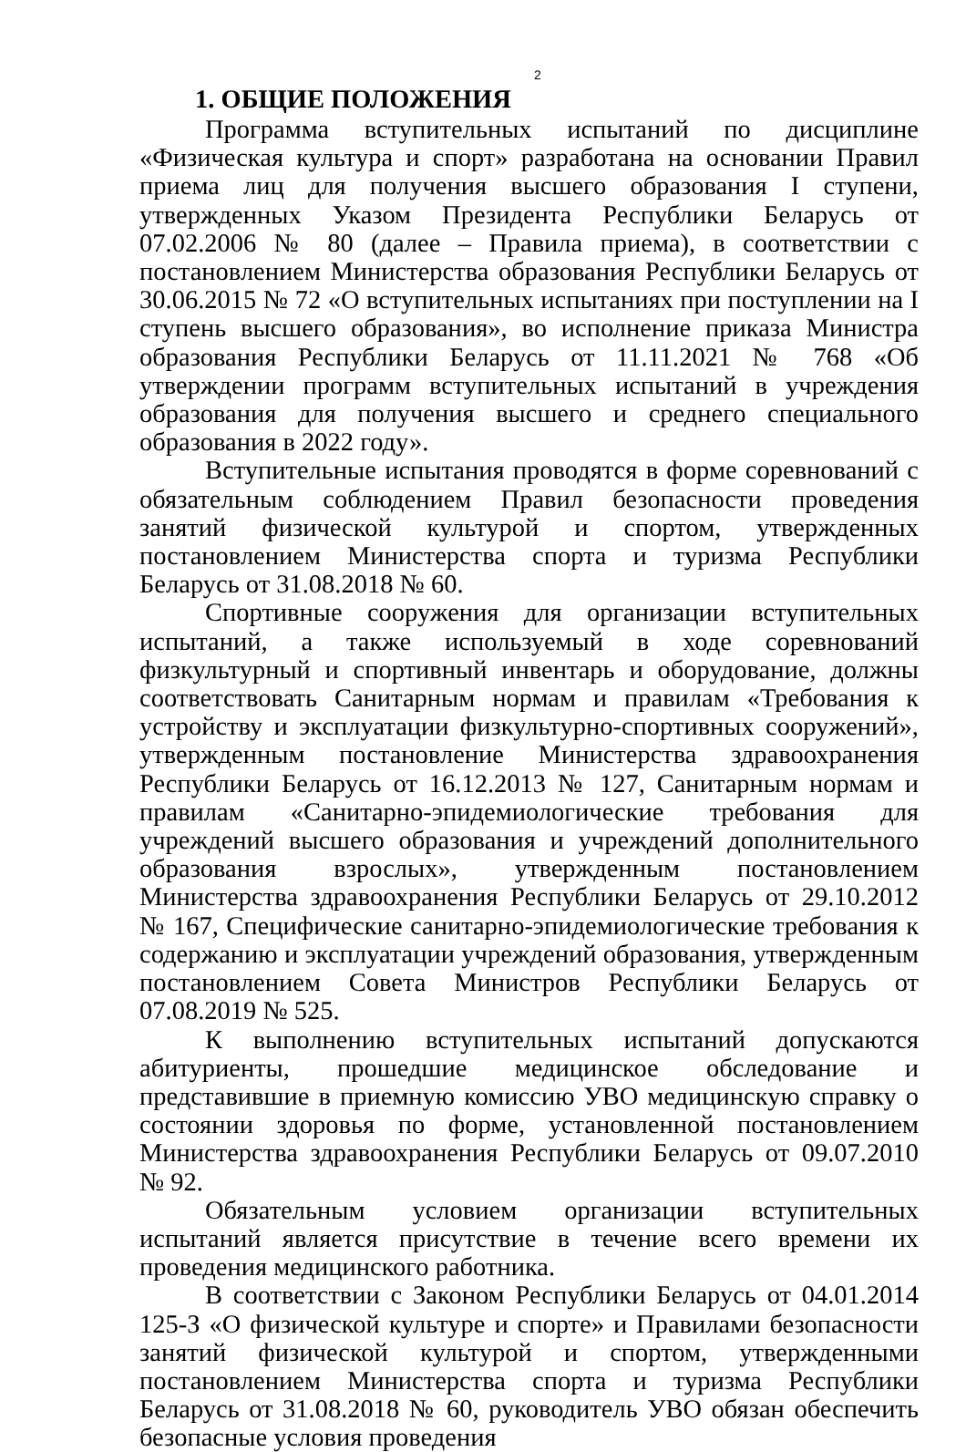2
1. ОБЩИЕ ПОЛОЖЕНИЯ
Программа вступительных испытаний по дисциплине «Физическая культура и спорт» разработана на основании Правил приема лиц для получения высшего образования I ступени, утвержденных Указом Президента Республики Беларусь от 07.02.2006 № 80 (далее – Правила приема), в соответствии с постановлением Министерства образования Республики Беларусь от 30.06.2015 № 72 «О вступительных испытаниях при поступлении на I ступень высшего образования», во исполнение приказа Министра образования Республики Беларусь от 11.11.2021 № 768 «Об утверждении программ вступительных испытаний в учреждения образования для получения высшего и среднего специального образования в 2022 году».
Вступительные испытания проводятся в форме соревнований с обязательным соблюдением Правил безопасности проведения занятий физической культурой и спортом, утвержденных постановлением Министерства спорта и туризма Республики Беларусь от 31.08.2018 № 60.
Спортивные сооружения для организации вступительных испытаний, а также используемый в ходе соревнований физкультурный и спортивный инвентарь и оборудование, должны соответствовать Санитарным нормам и правилам «Требования к устройству и эксплуатации физкультурно-спортивных сооружений», утвержденным постановление Министерства здравоохранения Республики Беларусь от 16.12.2013 № 127, Санитарным нормам и правилам «Санитарно-эпидемиологические требования для учреждений высшего образования и учреждений дополнительного образования взрослых», утвержденным постановлением Министерства здравоохранения Республики Беларусь от 29.10.2012 № 167, Специфические санитарно-эпидемиологические требования к содержанию и эксплуатации учреждений образования, утвержденным постановлением Совета Министров Республики Беларусь от 07.08.2019 № 525.
К выполнению вступительных испытаний допускаются абитуриенты, прошедшие медицинское обследование и представившие в приемную комиссию УВО медицинскую справку о состоянии здоровья по форме, установленной постановлением Министерства здравоохранения Республики Беларусь от 09.07.2010 № 92.
Обязательным условием организации вступительных испытаний является присутствие в течение всего времени их проведения медицинского работника.
В соответствии с Законом Республики Беларусь от 04.01.2014 125-З «О физической культуре и спорте» и Правилами безопасности занятий физической культурой и спортом, утвержденными постановлением Министерства спорта и туризма Республики Беларусь от 31.08.2018 № 60, руководитель УВО обязан обеспечить безопасные условия проведения